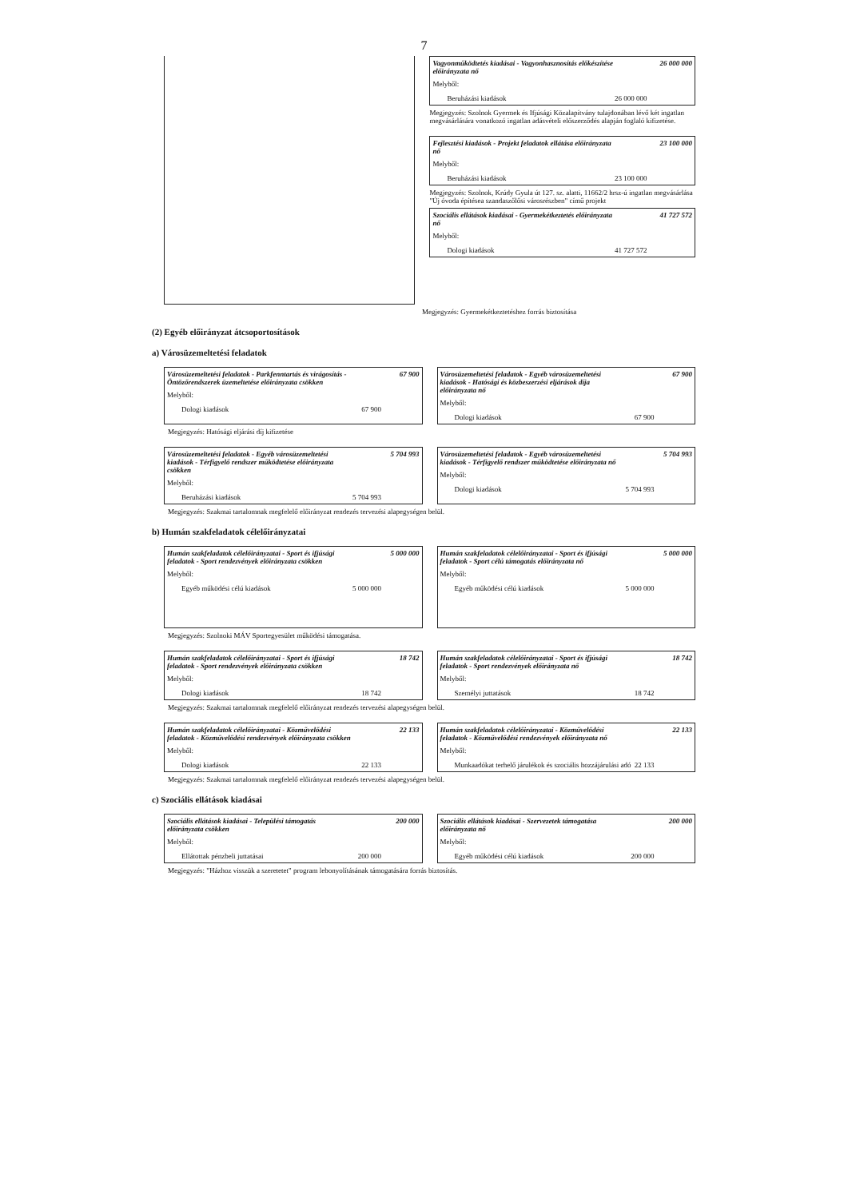7
Vagyonműködtetés kiadásai - Vagyonhasznosítás előkészítése előirányzata nő 26 000 000
Melyből:
Beruházási kiadások 26 000 000
Megjegyzés: Szolnok Gyermek és Ifjúsági Közalapítvány tulajdonában lévő két ingatlan megvásárlására vonatkozó ingatlan adásvételi előszerződés alapján foglaló kifizetése.
Fejlesztési kiadások - Projekt feladatok ellátása előirányzata nő 23 100 000
Melyből:
Beruházási kiadások 23 100 000
Megjegyzés: Szolnok, Krúdy Gyula út 127. sz. alatti, 11662/2 hrsz-ú ingatlan megvásárlása "Új óvoda építésea szandaszőlősi városrészben" című projekt
Szociális ellátások kiadásai - Gyermekétkeztetés előirányzata nő 41 727 572
Melyből:
Dologi kiadások 41 727 572
Megjegyzés: Gyermekétkeztetéshez forrás biztosítása
(2) Egyéb előirányzat átcsoportosítások
a) Városüzemeltetési feladatok
Városüzemeltetési feladatok - Parkfenntartás és virágosítás - Öntözőrendszerek üzemeltetése előirányzata csökken 67 900
Melyből:
Dologi kiadások 67 900
Városüzemeltetési feladatok - Egyéb városüzemeltetési kiadások - Hatósági és közbeszerzési eljárások díja előirányzata nő 67 900
Melyből:
Dologi kiadások 67 900
Megjegyzés: Hatósági eljárási díj kifizetése
Városüzemeltetési feladatok - Egyéb városüzemeltetési kiadások - Térfigyelő rendszer működtetése előirányzata csökken 5 704 993
Melyből:
Beruházási kiadások 5 704 993
Városüzemeltetési feladatok - Egyéb városüzemeltetési kiadások - Térfigyelő rendszer működtetése előirányzata nő 5 704 993
Melyből:
Dologi kiadások 5 704 993
Megjegyzés: Szakmai tartalomnak megfelelő előirányzat rendezés tervezési alapegységen belül.
b) Humán szakfeladatok célelőirányzatai
Humán szakfeladatok célelőirányzatai - Sport és ifjúsági feladatok - Sport rendezvények előirányzata csökken 5 000 000
Melyből:
Egyéb működési célú kiadások 5 000 000
Humán szakfeladatok célelőirányzatai - Sport és ifjúsági feladatok - Sport célú támogatás előirányzata nő 5 000 000
Melyből:
Egyéb működési célú kiadások 5 000 000
Megjegyzés: Szolnoki MÁV Sportegyesület működési támogatása.
Humán szakfeladatok célelőirányzatai - Sport és ifjúsági feladatok - Sport rendezvények előirányzata csökken 18 742
Melyből:
Dologi kiadások 18 742
Humán szakfeladatok célelőirányzatai - Sport és ifjúsági feladatok - Sport rendezvények előirányzata nő 18 742
Melyből:
Személyi juttatások 18 742
Megjegyzés: Szakmai tartalomnak megfelelő előirányzat rendezés tervezési alapegységen belül.
Humán szakfeladatok célelőirányzatai - Közművelődési feladatok - Közművelődési rendezvények előirányzata csökken 22 133
Melyből:
Dologi kiadások 22 133
Humán szakfeladatok célelőirányzatai - Közművelődési feladatok - Közművelődési rendezvények előirányzata nő 22 133
Melyből:
Munkaadókat terhelő járulékok és szociális hozzájárulási adó 22 133
Megjegyzés: Szakmai tartalomnak megfelelő előirányzat rendezés tervezési alapegységen belül.
c) Szociális ellátások kiadásai
Szociális ellátások kiadásai - Települési támogatás előirányzata csökken 200 000
Melyből:
Ellátottak pénzbeli juttatásai 200 000
Szociális ellátások kiadásai - Szervezetek támogatása előirányzata nő 200 000
Melyből:
Egyéb működési célú kiadások 200 000
Megjegyzés: "Házhoz visszük a szeretetet" program lebonyolításának támogatására forrás biztosítás.